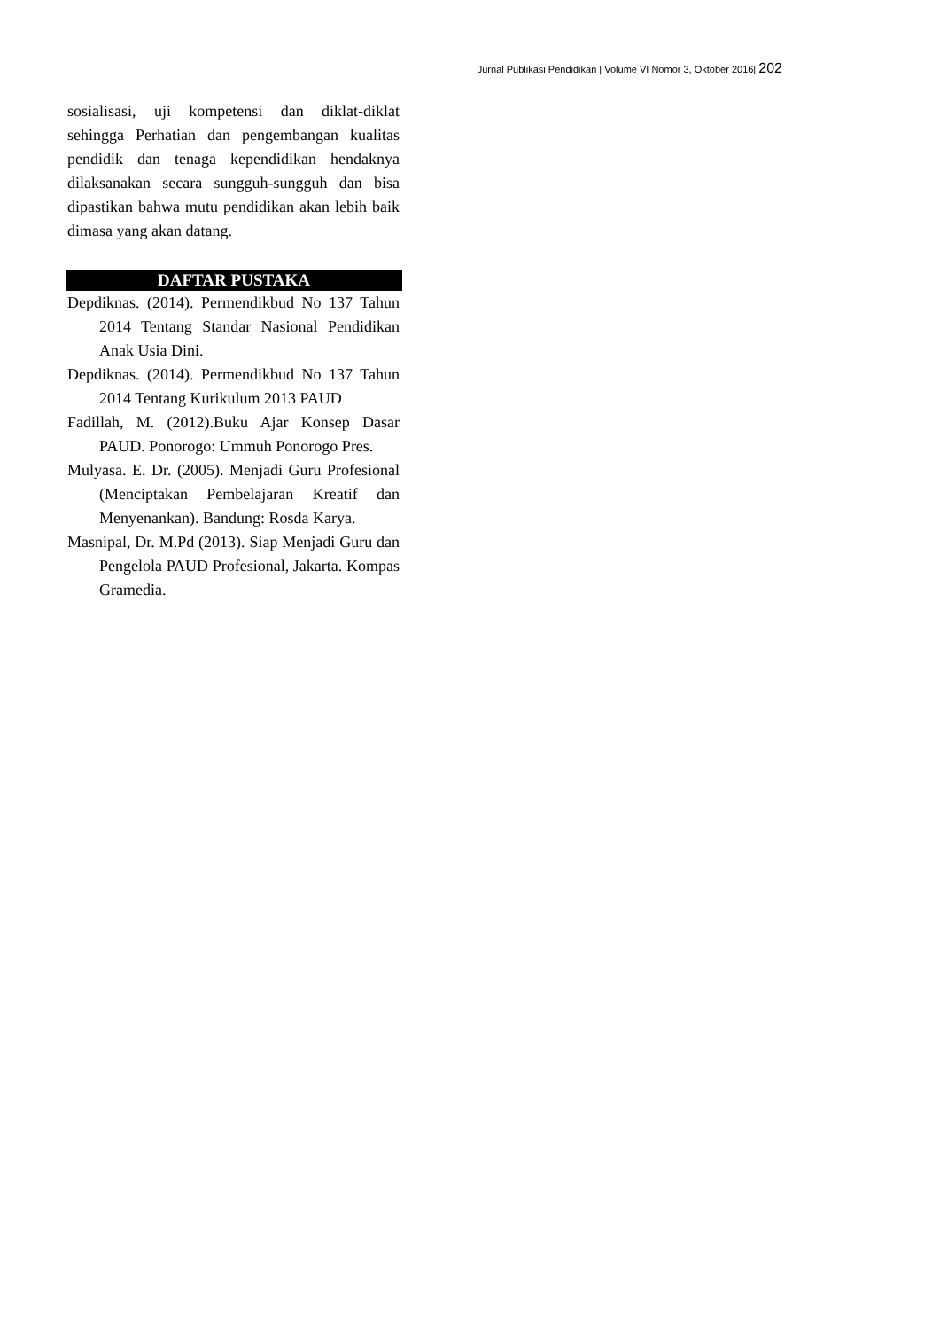Jurnal Publikasi Pendidikan | Volume VI Nomor 3, Oktober 2016| 202
sosialisasi, uji kompetensi dan diklat-diklat sehingga Perhatian dan pengembangan kualitas pendidik dan tenaga kependidikan hendaknya dilaksanakan secara sungguh-sungguh dan bisa dipastikan bahwa mutu pendidikan akan lebih baik dimasa yang akan datang.
DAFTAR PUSTAKA
Depdiknas. (2014). Permendikbud No 137 Tahun 2014 Tentang Standar Nasional Pendidikan Anak Usia Dini.
Depdiknas. (2014). Permendikbud No 137 Tahun 2014 Tentang Kurikulum 2013 PAUD
Fadillah, M. (2012).Buku Ajar Konsep Dasar PAUD. Ponorogo: Ummuh Ponorogo Pres.
Mulyasa. E. Dr. (2005). Menjadi Guru Profesional (Menciptakan Pembelajaran Kreatif dan Menyenankan). Bandung: Rosda Karya.
Masnipal, Dr. M.Pd (2013). Siap Menjadi Guru dan Pengelola PAUD Profesional, Jakarta. Kompas Gramedia.